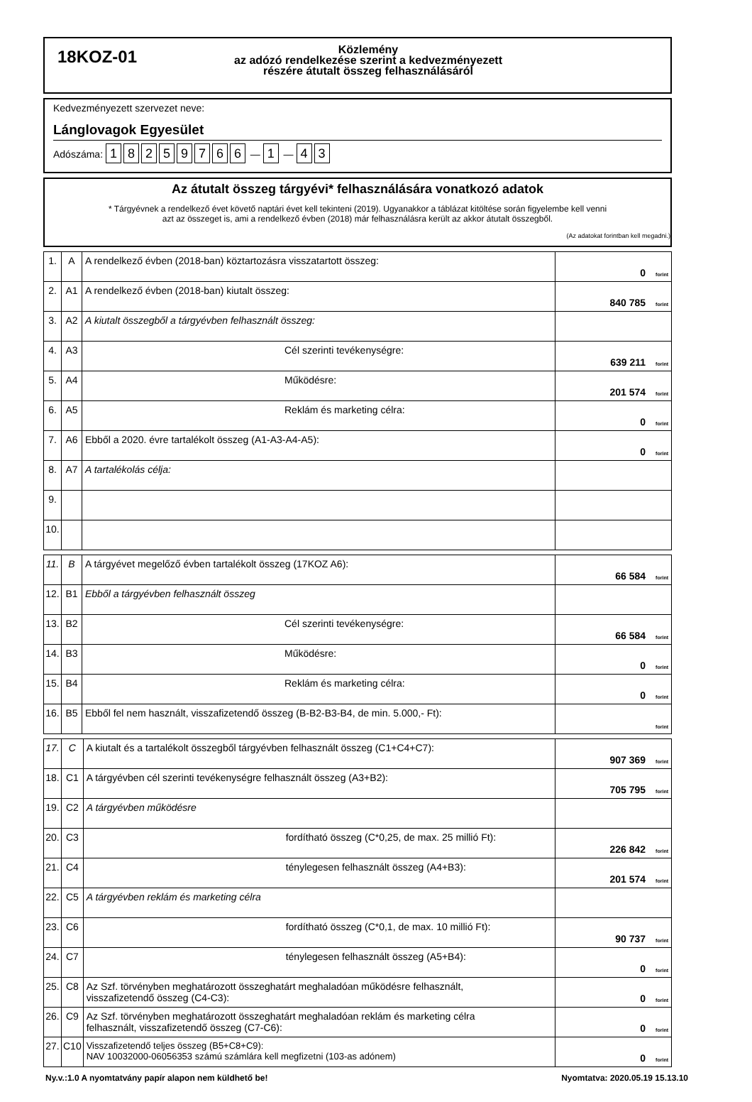18KOZ-01
Közlemény
az adózó rendelkezése szerint a kedvezményezett
részére átutalt összeg felhasználásáról
Kedvezményezett szervezet neve:
Lánglovagok Egyesület
Adószáma: 18259766 — 1 — 4 3
Az átutalt összeg tárgyévi* felhasználására vonatkozó adatok
* Tárgyévnek a rendelkező évet követő naptári évet kell tekinteni (2019). Ugyanakkor a táblázat kitöltése során figyelembe kell venni
azt az összeget is, ami a rendelkező évben (2018) már felhasználásra került az akkor átutalt összegből.
(Az adatokat forintban kell megadni.)
| 1. | A | A rendelkező évben (2018-ban) köztartozásra visszatartott összeg: | 0 forint |
| 2. | A1 | A rendelkező évben (2018-ban) kiutalt összeg: | 840 785 forint |
| 3. | A2 | A kiutalt összegből a tárgyévben felhasznált összeg: | |
| 4. | A3 | Cél szerinti tevékenységre: | 639 211 forint |
| 5. | A4 | Működésre: | 201 574 forint |
| 6. | A5 | Reklám és marketing célra: | 0 forint |
| 7. | A6 | Ebből a 2020. évre tartalékolt összeg (A1-A3-A4-A5): | 0 forint |
| 8. | A7 | A tartalékolás célja: | |
| 9. | | | |
| 10. | | | |
| 11. | B | A tárgyévet megelőző évben tartalékolt összeg (17KOZ A6): | 66 584 forint |
| 12. | B1 | Ebből a tárgyévben felhasznált összeg | |
| 13. | B2 | Cél szerinti tevékenységre: | 66 584 forint |
| 14. | B3 | Működésre: | 0 forint |
| 15. | B4 | Reklám és marketing célra: | 0 forint |
| 16. | B5 | Ebből fel nem használt, visszafizetendő összeg (B-B2-B3-B4, de min. 5.000,- Ft): | forint |
| 17. | C | A kiutalt és a tartalékolt összegből tárgyévben felhasznált összeg (C1+C4+C7): | 907 369 forint |
| 18. | C1 | A tárgyévben cél szerinti tevékenységre felhasznált összeg (A3+B2): | 705 795 forint |
| 19. | C2 | A tárgyévben működésre | |
| 20. | C3 | fordítható összeg (C*0,25, de max. 25 millió Ft): | 226 842 forint |
| 21. | C4 | ténylegesen felhasznált összeg (A4+B3): | 201 574 forint |
| 22. | C5 | A tárgyévben reklám és marketing célra | |
| 23. | C6 | fordítható összeg (C*0,1, de max. 10 millió Ft): | 90 737 forint |
| 24. | C7 | ténylegesen felhasznált összeg (A5+B4): | 0 forint |
| 25. | C8 | Az Szf. törvényben meghatározott összeghatárt meghaladóan működésre felhasznált, visszafizetendő összeg (C4-C3): | 0 forint |
| 26. | C9 | Az Szf. törvényben meghatározott összeghatárt meghaladóan reklám és marketing célra felhasznált, visszafizetendő összeg (C7-C6): | 0 forint |
| 27. | C10 | Visszafizetendő teljes összeg (B5+C8+C9): NAV 10032000-06056353 számú számlára kell megfizetni (103-as adónem) | 0 forint |
Ny.v.:1.0 A nyomtatvány papír alapon nem küldhető be! Nyomtatva: 2020.05.19 15.13.10